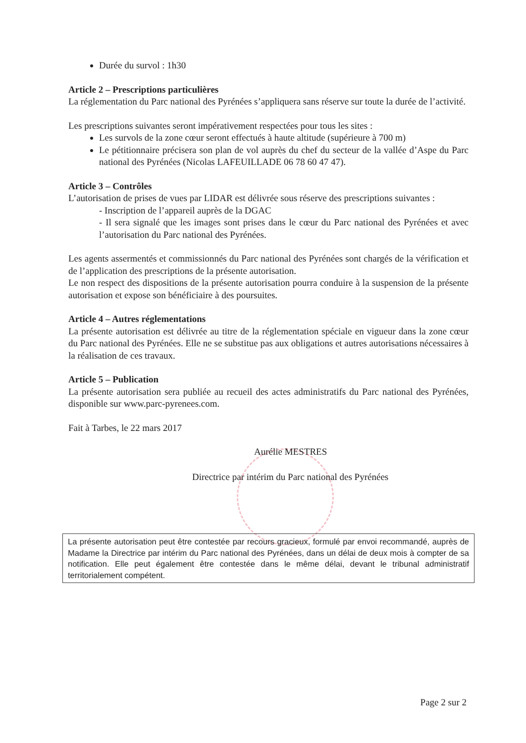Durée du survol : 1h30
Article 2 – Prescriptions particulières
La réglementation du Parc national des Pyrénées s’appliquera sans réserve sur toute la durée de l’activité.
Les prescriptions suivantes seront impérativement respectées pour tous les sites :
Les survols de la zone cœur seront effectués à haute altitude (supérieure à 700 m)
Le pétitionnaire précisera son plan de vol auprès du chef du secteur de la vallée d’Aspe du Parc national des Pyrénées (Nicolas LAFEUILLADE 06 78 60 47 47).
Article 3 – Contrôles
L’autorisation de prises de vues par LIDAR est délivrée sous réserve des prescriptions suivantes :
- Inscription de l’appareil auprès de la DGAC
- Il sera signalé que les images sont prises dans le cœur du Parc national des Pyrénées et avec l’autorisation du Parc national des Pyrénées.
Les agents assermentés et commissionnés du Parc national des Pyrénées sont chargés de la vérification et de l’application des prescriptions de la présente autorisation.
Le non respect des dispositions de la présente autorisation pourra conduire à la suspension de la présente autorisation et expose son bénéficiaire à des poursuites.
Article 4 – Autres réglementations
La présente autorisation est délivrée au titre de la réglementation spéciale en vigueur dans la zone cœur du Parc national des Pyrénées. Elle ne se substitue pas aux obligations et autres autorisations nécessaires à la réalisation de ces travaux.
Article 5 – Publication
La présente autorisation sera publiée au recueil des actes administratifs du Parc national des Pyrénées, disponible sur www.parc-pyrenees.com.
Fait à Tarbes, le 22 mars 2017
Aurélie MESTRES
Directrice par intérim du Parc national des Pyrénées
La présente autorisation peut être contestée par recours gracieux, formulé par envoi recommandé, auprès de Madame la Directrice par intérim du Parc national des Pyrénées, dans un délai de deux mois à compter de sa notification. Elle peut également être contestée dans le même délai, devant le tribunal administratif territorialement compétent.
Page 2 sur 2